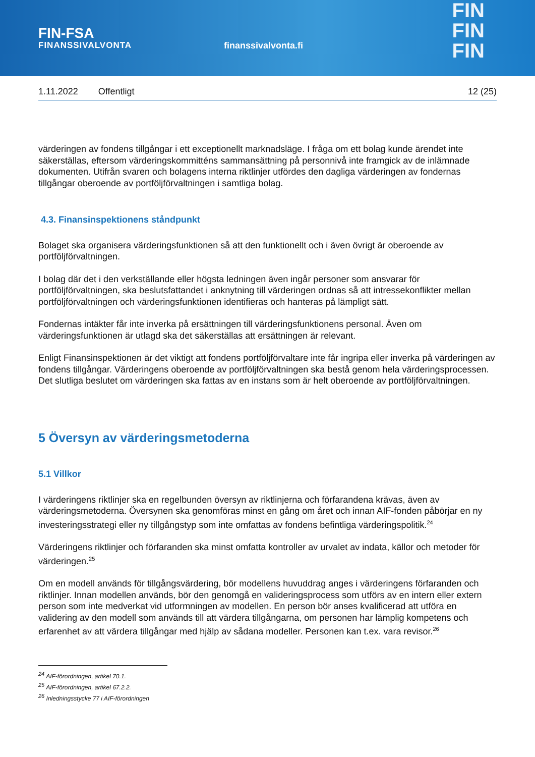FIN-FSA
FINANSSIVALVONTA
finanssivalvonta.fi
FIN
FIN
FIN
1.11.2022 Offentligt 12 (25)
värderingen av fondens tillgångar i ett exceptionellt marknadsläge. I fråga om ett bolag kunde ärendet inte säkerställas, eftersom värderingskommitténs sammansättning på personnivå inte framgick av de inlämnade dokumenten. Utifrån svaren och bolagens interna riktlinjer utfördes den dagliga värderingen av fondernas tillgångar oberoende av portföljförvaltningen i samtliga bolag.
4.3. Finansinspektionens ståndpunkt
Bolaget ska organisera värderingsfunktionen så att den funktionellt och i även övrigt är oberoende av portföljförvaltningen.
I bolag där det i den verkställande eller högsta ledningen även ingår personer som ansvarar för portföljförvaltningen, ska beslutsfattandet i anknytning till värderingen ordnas så att intressekonflikter mellan portföljförvaltningen och värderingsfunktionen identifieras och hanteras på lämpligt sätt.
Fondernas intäkter får inte inverka på ersättningen till värderingsfunktionens personal. Även om värderingsfunktionen är utlagd ska det säkerställas att ersättningen är relevant.
Enligt Finansinspektionen är det viktigt att fondens portföljförvaltare inte får ingripa eller inverka på värderingen av fondens tillgångar. Värderingens oberoende av portföljförvaltningen ska bestå genom hela värderingsprocessen. Det slutliga beslutet om värderingen ska fattas av en instans som är helt oberoende av portföljförvaltningen.
5 Översyn av värderingsmetoderna
5.1 Villkor
I värderingens riktlinjer ska en regelbunden översyn av riktlinjerna och förfarandena krävas, även av värderingsmetoderna. Översynen ska genomföras minst en gång om året och innan AIF-fonden påbörjar en ny investeringsstrategi eller ny tillgångstyp som inte omfattas av fondens befintliga värderingspolitik.<sup>24</sup>
Värderingens riktlinjer och förfaranden ska minst omfatta kontroller av urvalet av indata, källor och metoder för värderingen.<sup>25</sup>
Om en modell används för tillgångsvärdering, bör modellens huvuddrag anges i värderingens förfaranden och riktlinjer. Innan modellen används, bör den genomgå en valideringsprocess som utförs av en intern eller extern person som inte medverkat vid utformningen av modellen. En person bör anses kvalificerad att utföra en validering av den modell som används till att värdera tillgångarna, om personen har lämplig kompetens och erfarenhet av att värdera tillgångar med hjälp av sådana modeller. Personen kan t.ex. vara revisor.<sup>26</sup>
<sup>24</sup> AIF-förordningen, artikel 70.1.
<sup>25</sup> AIF-förordningen, artikel 67.2.2.
<sup>26</sup> Inledningsstycke 77 i AIF-förordningen